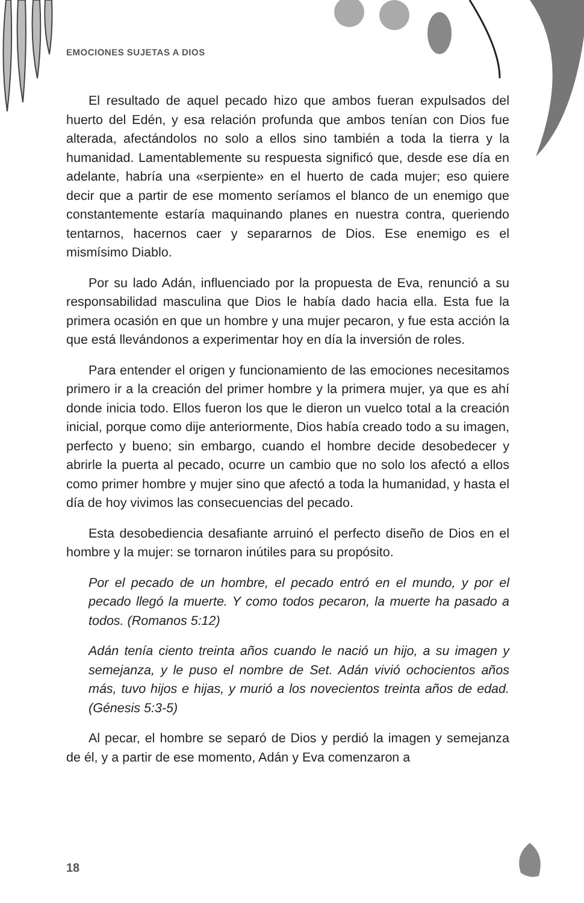EMOCIONES SUJETAS A DIOS
El resultado de aquel pecado hizo que ambos fueran expulsados del huerto del Edén, y esa relación profunda que ambos tenían con Dios fue alterada, afectándolos no solo a ellos sino también a toda la tierra y la humanidad. Lamentablemente su respuesta significó que, desde ese día en adelante, habría una «serpiente» en el huerto de cada mujer; eso quiere decir que a partir de ese momento seríamos el blanco de un enemigo que constantemente estaría maquinando planes en nuestra contra, queriendo tentarnos, hacernos caer y separarnos de Dios. Ese enemigo es el mismísimo Diablo.
Por su lado Adán, influenciado por la propuesta de Eva, renunció a su responsabilidad masculina que Dios le había dado hacia ella. Esta fue la primera ocasión en que un hombre y una mujer pecaron, y fue esta acción la que está llevándonos a experimentar hoy en día la inversión de roles.
Para entender el origen y funcionamiento de las emociones necesitamos primero ir a la creación del primer hombre y la primera mujer, ya que es ahí donde inicia todo. Ellos fueron los que le dieron un vuelco total a la creación inicial, porque como dije anteriormente, Dios había creado todo a su imagen, perfecto y bueno; sin embargo, cuando el hombre decide desobedecer y abrirle la puerta al pecado, ocurre un cambio que no solo los afectó a ellos como primer hombre y mujer sino que afectó a toda la humanidad, y hasta el día de hoy vivimos las consecuencias del pecado.
Esta desobediencia desafiante arruinó el perfecto diseño de Dios en el hombre y la mujer: se tornaron inútiles para su propósito.
Por el pecado de un hombre, el pecado entró en el mundo, y por el pecado llegó la muerte. Y como todos pecaron, la muerte ha pasado a todos. (Romanos 5:12)
Adán tenía ciento treinta años cuando le nació un hijo, a su imagen y semejanza, y le puso el nombre de Set. Adán vivió ochocientos años más, tuvo hijos e hijas, y murió a los novecientos treinta años de edad. (Génesis 5:3-5)
Al pecar, el hombre se separó de Dios y perdió la imagen y semejanza de él, y a partir de ese momento, Adán y Eva comenzaron a
18